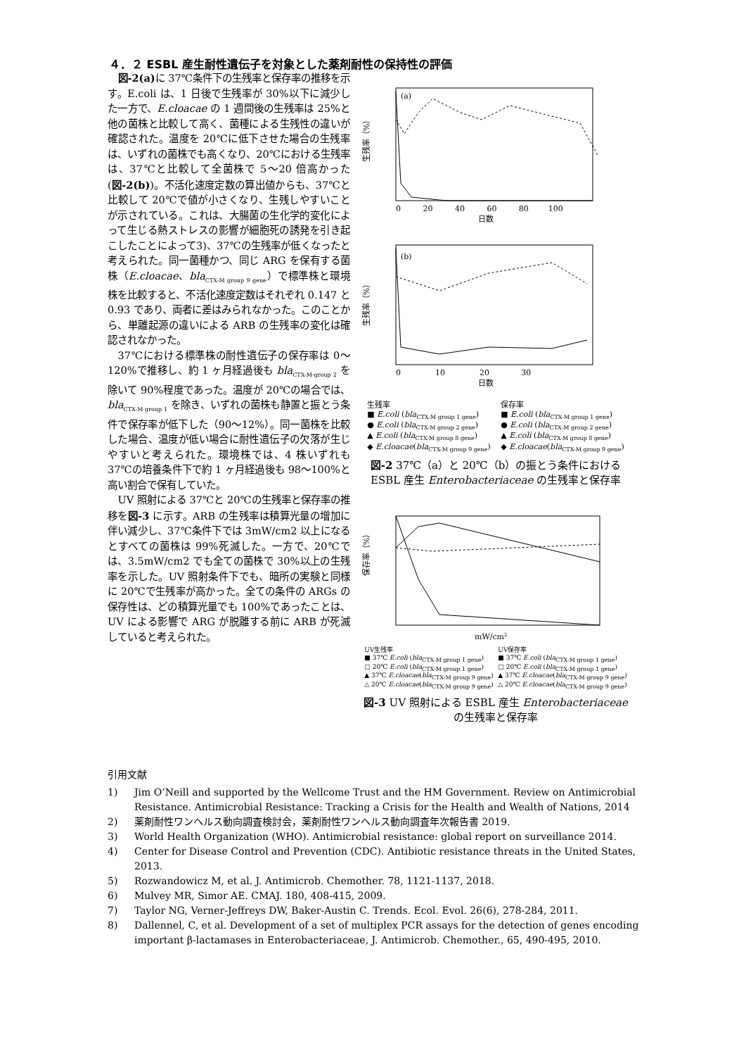４．２ ESBL 産生耐性遺伝子を対象とした薬剤耐性の保持性の評価
図-2(a) に 37℃条件下の生残率と保存率の推移を示す。E.coli は、1 日後で生残率が 30%以下に減少した一方で、E.cloacae の 1 週間後の生残率は 25%と他の菌株と比較して高く、菌種による生残性の違いが確認された。温度を 20℃に低下させた場合の生残率は、いずれの菌株でも高くなり、20℃における生残率は、37℃と比較して全菌株で 5〜20 倍高かった(図-2(b))。不活化速度定数の算出値からも、37℃と比較して 20℃で値が小さくなり、生残しやすいことが示されている。これは、大腸菌の生化学的変化によって生じる熱ストレスの影響が細胞死の誘発を引き起こしたことによって3)、37℃の生残率が低くなったと考えられた。同一菌種かつ、同じ ARG を保有する菌株（E.cloacae、bla<sub>CTX-M group 9 gene</sub>）で標準株と環境株を比較すると、不活化速度定数はそれぞれ 0.147 と 0.93 であり、両者に差はみられなかった。このことから、単離起源の違いによる ARB の生残率の変化は確認されなかった。
37℃における標準株の耐性遺伝子の保存率は 0〜120%で推移し、約 1 ヶ月経過後も bla<sub>CTX-M-group 2</sub> を除いて 90%程度であった。温度が 20℃の場合では、bla<sub>CTX-M group 1</sub> を除き、いずれの菌株も静置と振とう条件で保存率が低下した（90〜12%）。同一菌株を比較した場合、温度が低い場合に耐性遺伝子の欠落が生じやすいと考えられた。環境株では、4 株いずれも 37℃の培養条件下で約 1 ヶ月経過後も 98〜100%と高い割合で保有していた。
UV 照射による 37℃と 20℃の生残率と保存率の推移を図-3 に示す。ARB の生残率は積算光量の増加に伴い減少し、37℃条件下では 3mW/cm2 以上になるとすべての菌株は 99%死滅した。一方で、20℃では、3.5mW/cm2 でも全ての菌株で 30%以上の生残率を示した。UV 照射条件下でも、暗所の実験と同様に 20℃で生残率が高かった。全ての条件の ARGs の保存性は、どの積算光量でも 100%であったことは、UV による影響で ARG が脱離する前に ARB が死滅していると考えられた。
(a)
生残率（%）
日数
0 20 40 60 80 100
(b)
生残率（%）
日数
0 10 20 30
生残率
■ E.coli (bla<sub>CTX-M group 1 gene</sub>)
● E.coli (bla<sub>CTX-M group 2 gene</sub>)
▲ E.coli (bla<sub>CTX-M group 8 gene</sub>)
◆ E.cloacae(bla<sub>CTX-M group 9 gene</sub>)
保存率
■ E.coli (bla<sub>CTX-M group 1 gene</sub>)
● E.coli (bla<sub>CTX-M group 2 gene</sub>)
▲ E.coli (bla<sub>CTX-M group 8 gene</sub>)
◆ E.cloacae(bla<sub>CTX-M group 9 gene</sub>)
図-2 37℃（a）と 20℃（b）の振とう条件における ESBL 産生 Enterobacteriaceae の生残率と保存率
保存率（%）
mW/cm2
UV生残率
■ 37℃ E.coli (bla<sub>CTX-M group 1 gene</sub>)
□ 20℃ E.coli (bla<sub>CTX-M group 1 gene</sub>)
▲ 37℃ E.cloacae(bla<sub>CTX-M group 9 gene</sub>)
△ 20℃ E.cloacae(bla<sub>CTX-M group 9 gene</sub>)
UV保存率
■ 37℃ E.coli (bla<sub>CTX-M group 1 gene</sub>)
□ 20℃ E.coli (bla<sub>CTX-M group 1 gene</sub>)
▲ 37℃ E.cloacae(bla<sub>CTX-M group 9 gene</sub>)
△ 20℃ E.cloacae(bla<sub>CTX-M group 9 gene</sub>)
図-3 UV 照射による ESBL 産生 Enterobacteriaceae の生残率と保存率
引用文献
1) Jim O’Neill and supported by the Wellcome Trust and the HM Government. Review on Antimicrobial Resistance. Antimicrobial Resistance: Tracking a Crisis for the Health and Wealth of Nations, 2014
2) 薬剤耐性ワンヘルス動向調査検討会，薬剤耐性ワンヘルス動向調査年次報告書 2019.
3) World Health Organization (WHO). Antimicrobial resistance: global report on surveillance 2014.
4) Center for Disease Control and Prevention (CDC). Antibiotic resistance threats in the United States, 2013.
5) Rozwandowicz M, et al. J. Antimicrob. Chemother. 78, 1121-1137, 2018.
6) Mulvey MR, Simor AE. CMAJ. 180, 408-415, 2009.
7) Taylor NG, Verner-Jeffreys DW, Baker-Austin C. Trends. Ecol. Evol. 26(6), 278-284, 2011.
8) Dallennel, C, et al. Development of a set of multiplex PCR assays for the detection of genes encoding important β-lactamases in Enterobacteriaceae, J. Antimicrob. Chemother., 65, 490-495, 2010.